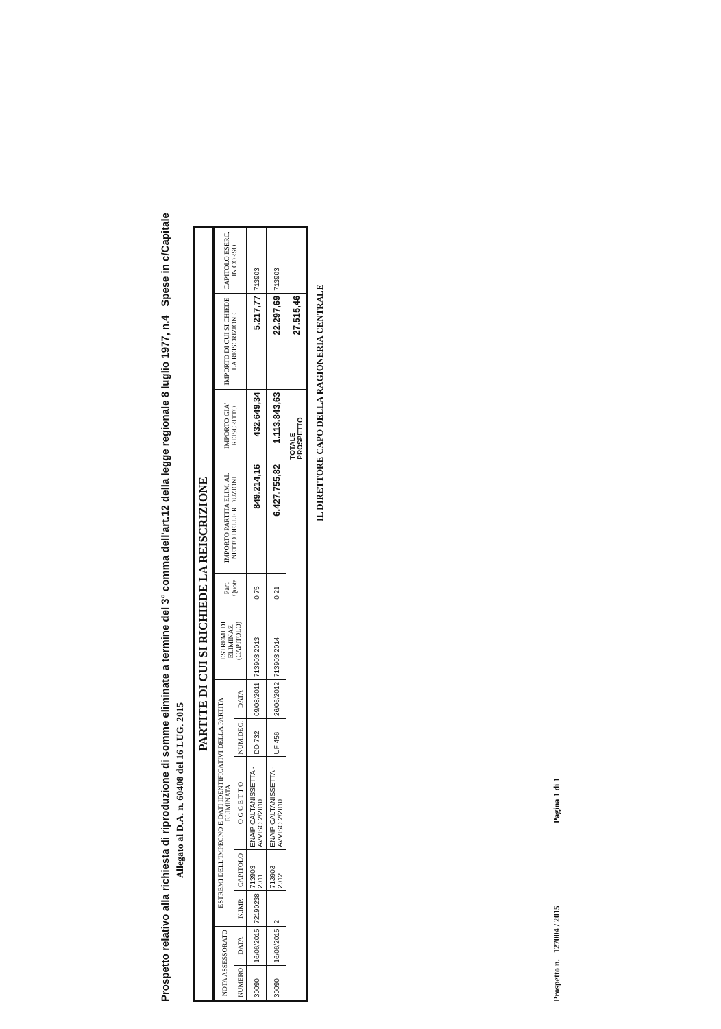Prospetto relativo alla richiesta di riproduzione di somme eliminate a termine del 3° comma dell'art.12 della legge regionale 8 luglio 1977, n.4 Spese in c/Capitale
Allegato al D.A. n. 60408 del 16 LUG. 2015
PARTITE DI CUI SI RICHIEDE LA REISCRIZIONE
| NOTA ASSESSORATO | | ESTREMI DELL'IMPEGNO E DATI IDENTIFICATIVI DELLA PARTITA ELIMINATA | | | | | ESTREMI DI ELIMINAZ. (CAPITOLO) | Part. Quota | IMPORTO PARTITA ELIM. AL NETTO DELLE RIDUZIONI | IMPORTO GIA' REISCRITTO | IMPORTO DI CUI SI CHIEDE LA REISCRIZIONE | CAPITOLO ESERC. IN CORSO |
| --- | --- | --- | --- | --- | --- | --- | --- | --- | --- | --- | --- | --- |
| NUMERO | DATA | N.IMP. | CAPITOLO | O G G E T T O | NUM.DEC. | DATA | | | | | | |
| 30090 | 16/06/2015 | 72190238 | 713903 2011 | ENAIP CALTANISSETTA - AVVISO 2/2010 | DD 732 | 09/08/2011 | 713903 2013 | 0 75 | 849.214,16 | 432.649,34 | 5.217,77 | 713903 |
| 30090 | 16/06/2015 | 2 | 713903 2012 | ENAIP CALTANISSETTA - AVVISO 2/2010 | UF 456 | 26/06/2012 | 713903 2014 | 0 21 | 6.427.755,82 | 1.113.843,63 | 22.297,69 | 713903 |
| | | | | | | | | | | TOTALE PROSPETTO | 27.515,46 | |
IL DIRETTORE CAPO DELLA RAGIONERIA CENTRALE
Prospetto n. 127004 / 2015 Pagina 1 di 1